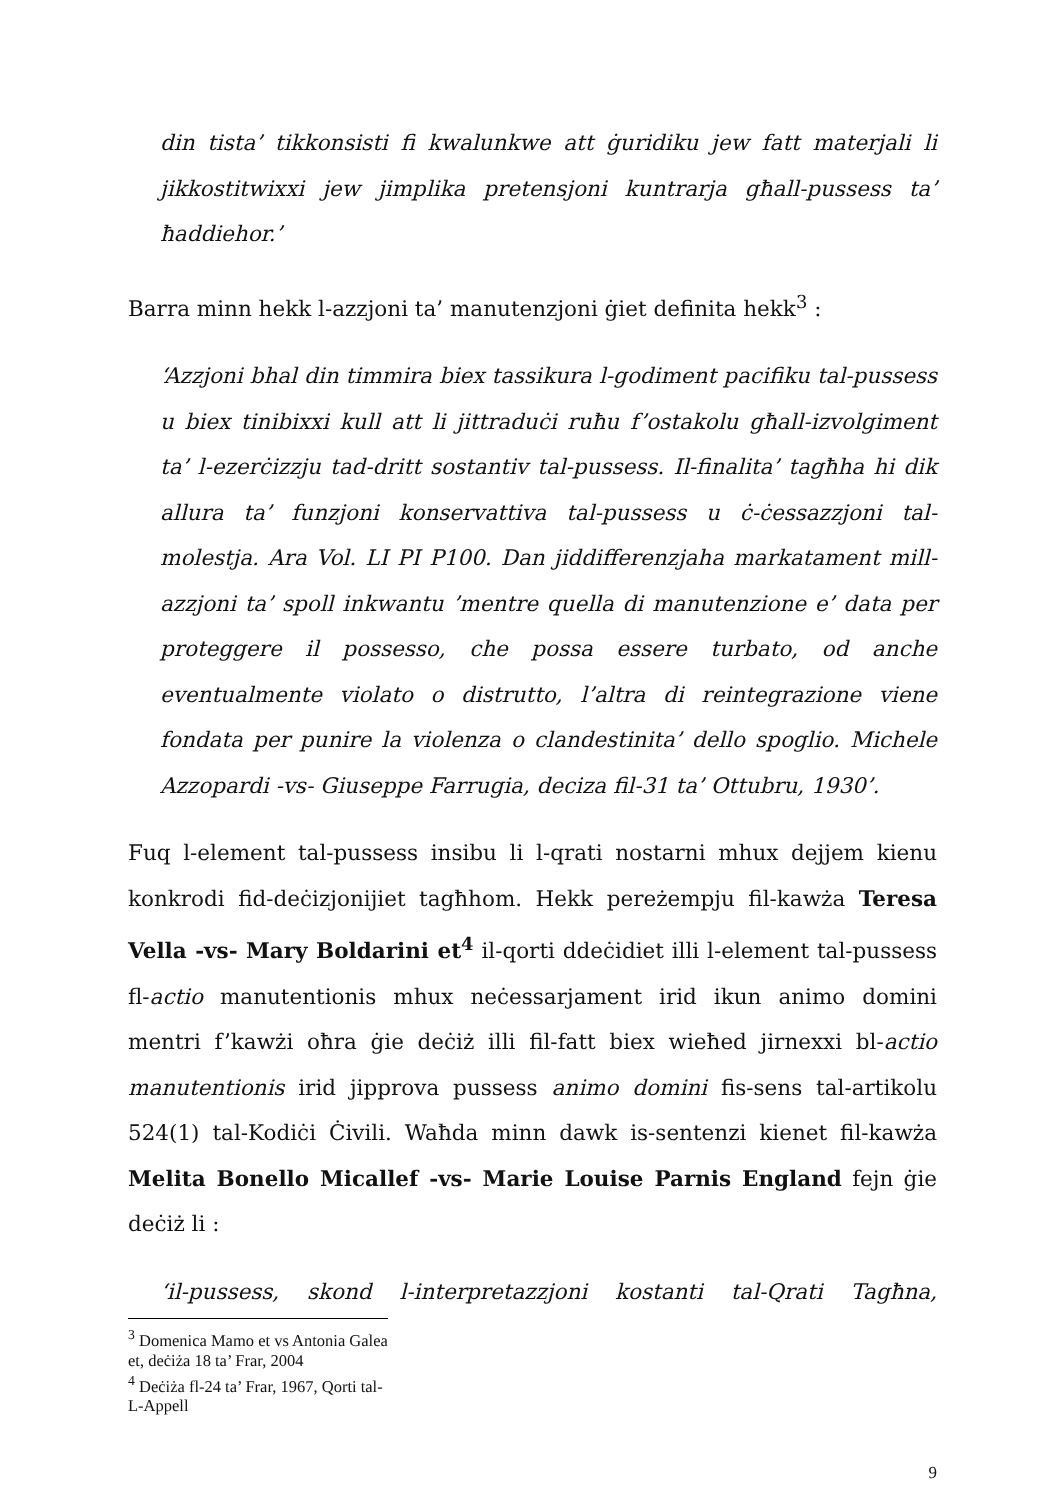din tista’ tikkonsisti fi kwalunkwe att ġuridiku jew fatt materjali li jikkostitwixxi jew jimplika pretensjoni kuntrarja għall-pussess ta’ ħaddiehor.’
Barra minn hekk l-azzjoni ta’ manutenzjoni ġiet definita hekk<sup>3</sup> :
‘Azzjoni bhal din timmira biex tassikura l-godiment pacifiku tal-pussess u biex tinibixxi kull att li jittraduċi ruħu f’ostakolu għall-izvolgiment ta’ l-ezerċizzju tad-dritt sostantiv tal-pussess. Il-finalita’ tagħha hi dik allura ta’ funzjoni konservattiva tal-pussess u ċ-ċessazzjoni tal-molestja. Ara Vol. LI PI P100. Dan jiddifferenzjaha markatament mill-azzjoni ta’ spoll inkwantu ’mentre quella di manutenzione e’ data per proteggere il possesso, che possa essere turbato, od anche eventualmente violato o distrutto, l’altra di reintegrazione viene fondata per punire la violenza o clandestinita’ dello spoglio. Michele Azzopardi -vs- Giuseppe Farrugia, deciza fil-31 ta’ Ottubru, 1930’.
Fuq l-element tal-pussess insibu li l-qrati nostarni mhux dejjem kienu konkrodi fid-deċizjonijiet tagħhom. Hekk pereżempju fil-kawża Teresa Vella -vs- Mary Boldarini et<sup>4</sup> il-qorti ddeċidiet illi l-element tal-pussess fl-actio manutentionis mhux neċessarjament irid ikun animo domini mentri f’kawżi oħra ġie deċiż illi fil-fatt biex wieħed jirnexxi bl-actio manutentionis irid jipprova pussess animo domini fis-sens tal-artikolu 524(1) tal-Kodiċi Ċivili. Waħda minn dawk is-sentenzi kienet fil-kawża Melita Bonello Micallef -vs- Marie Louise Parnis England fejn ġie deċiż li :
‘il-pussess, skond l-interpretazzjoni kostanti tal-Qrati Tagħna,
<sup>3</sup> Domenica Mamo et vs Antonia Galea et, deċiża 18 ta’ Frar, 2004
<sup>4</sup> Deċiża fl-24 ta’ Frar, 1967, Qorti tal-L-Appell
9